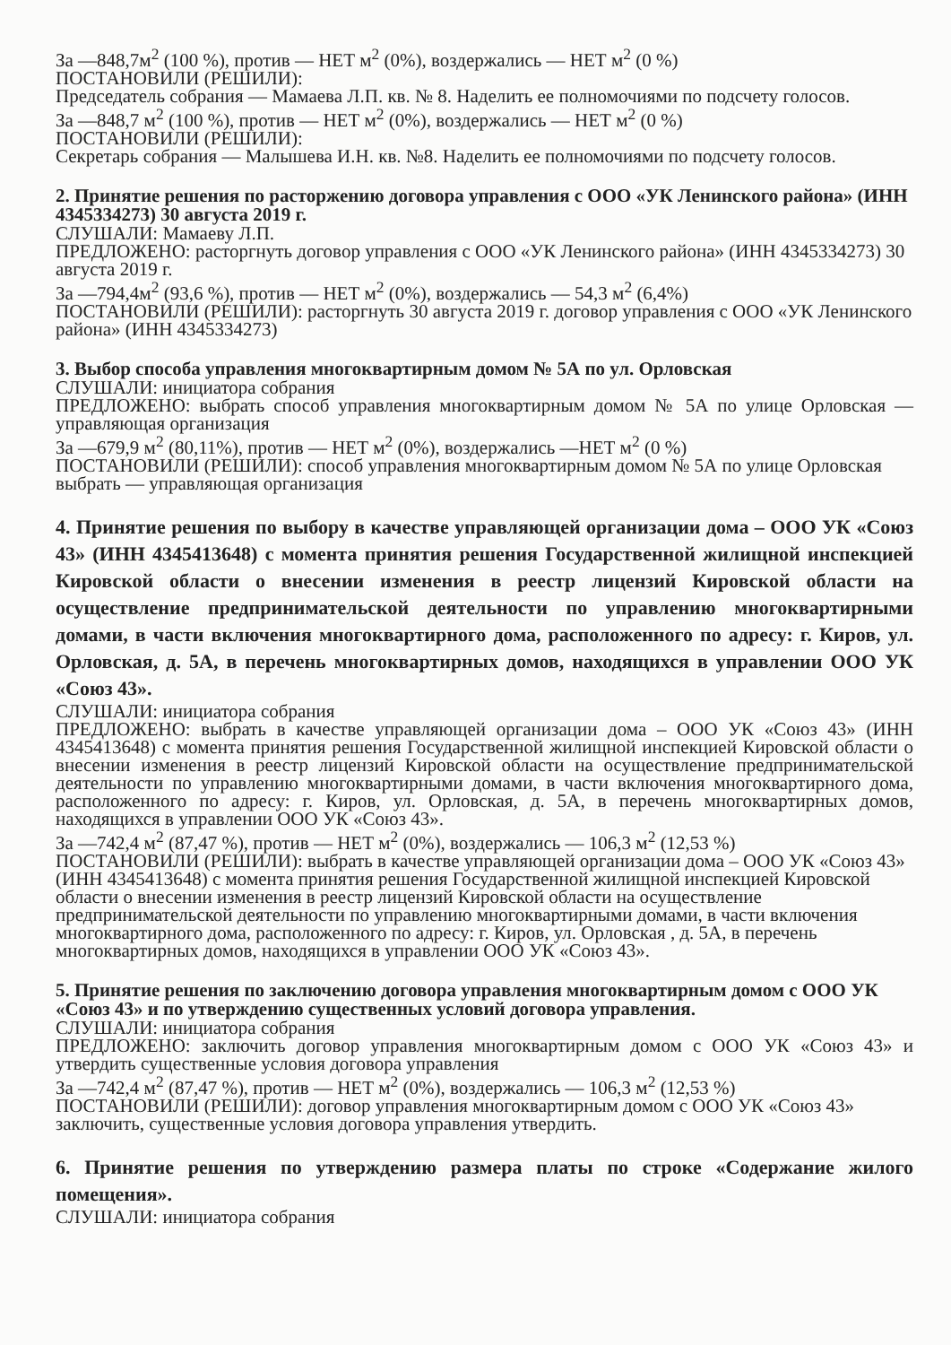За —848,7м<sup>2</sup> (100 %), против — НЕТ м<sup>2</sup> (0%), воздержались — НЕТ м<sup>2</sup> (0 %)
ПОСТАНОВИЛИ (РЕШИЛИ):
Председатель собрания — Мамаева Л.П. кв. № 8. Наделить ее полномочиями по подсчету голосов.
За —848,7 м<sup>2</sup> (100 %), против — НЕТ м<sup>2</sup> (0%), воздержались — НЕТ м<sup>2</sup> (0 %)
ПОСТАНОВИЛИ (РЕШИЛИ):
Секретарь собрания — Малышева И.Н. кв. №8. Наделить ее полномочиями по подсчету голосов.
2. Принятие решения по расторжению договора управления с ООО «УК Ленинского района» (ИНН 4345334273) 30 августа 2019 г.
СЛУШАЛИ: Мамаеву Л.П.
ПРЕДЛОЖЕНО: расторгнуть договор управления с ООО «УК Ленинского района» (ИНН 4345334273) 30 августа 2019 г.
За —794,4м<sup>2</sup> (93,6 %), против — НЕТ м<sup>2</sup> (0%), воздержались — 54,3 м<sup>2</sup> (6,4%)
ПОСТАНОВИЛИ (РЕШИЛИ): расторгнуть 30 августа 2019 г. договор управления с ООО «УК Ленинского района» (ИНН 4345334273)
3. Выбор способа управления многоквартирным домом № 5А по ул. Орловская
СЛУШАЛИ: инициатора собрания
ПРЕДЛОЖЕНО: выбрать способ управления многоквартирным домом № 5А по улице Орловская — управляющая организация
За —679,9 м<sup>2</sup> (80,11%), против — НЕТ м<sup>2</sup> (0%), воздержались —НЕТ м<sup>2</sup> (0 %)
ПОСТАНОВИЛИ (РЕШИЛИ): способ управления многоквартирным домом № 5А по улице Орловская выбрать — управляющая организация
4. Принятие решения по выбору в качестве управляющей организации дома – ООО УК «Союз 43» (ИНН 4345413648) с момента принятия решения Государственной жилищной инспекцией Кировской области о внесении изменения в реестр лицензий Кировской области на осуществление предпринимательской деятельности по управлению многоквартирными домами, в части включения многоквартирного дома, расположенного по адресу: г. Киров, ул. Орловская, д. 5А, в перечень многоквартирных домов, находящихся в управлении ООО УК «Союз 43».
СЛУШАЛИ: инициатора собрания
ПРЕДЛОЖЕНО: выбрать в качестве управляющей организации дома – ООО УК «Союз 43» (ИНН 4345413648) с момента принятия решения Государственной жилищной инспекцией Кировской области о внесении изменения в реестр лицензий Кировской области на осуществление предпринимательской деятельности по управлению многоквартирными домами, в части включения многоквартирного дома, расположенного по адресу: г. Киров, ул. Орловская, д. 5А, в перечень многоквартирных домов, находящихся в управлении ООО УК «Союз 43».
За —742,4 м<sup>2</sup> (87,47 %), против — НЕТ м<sup>2</sup> (0%), воздержались — 106,3 м<sup>2</sup> (12,53 %)
ПОСТАНОВИЛИ (РЕШИЛИ): выбрать в качестве управляющей организации дома – ООО УК «Союз 43» (ИНН 4345413648) с момента принятия решения Государственной жилищной инспекцией Кировской области о внесении изменения в реестр лицензий Кировской области на осуществление предпринимательской деятельности по управлению многоквартирными домами, в части включения многоквартирного дома, расположенного по адресу: г. Киров, ул. Орловская , д. 5А, в перечень многоквартирных домов, находящихся в управлении ООО УК «Союз 43».
5. Принятие решения по заключению договора управления многоквартирным домом с ООО УК «Союз 43» и по утверждению существенных условий договора управления.
СЛУШАЛИ: инициатора собрания
ПРЕДЛОЖЕНО: заключить договор управления многоквартирным домом с ООО УК «Союз 43» и утвердить существенные условия договора управления
За —742,4 м<sup>2</sup> (87,47 %), против — НЕТ м<sup>2</sup> (0%), воздержались — 106,3 м<sup>2</sup> (12,53 %)
ПОСТАНОВИЛИ (РЕШИЛИ): договор управления многоквартирным домом с ООО УК «Союз 43» заключить, существенные условия договора управления утвердить.
6. Принятие решения по утверждению размера платы по строке «Содержание жилого помещения».
СЛУШАЛИ: инициатора собрания